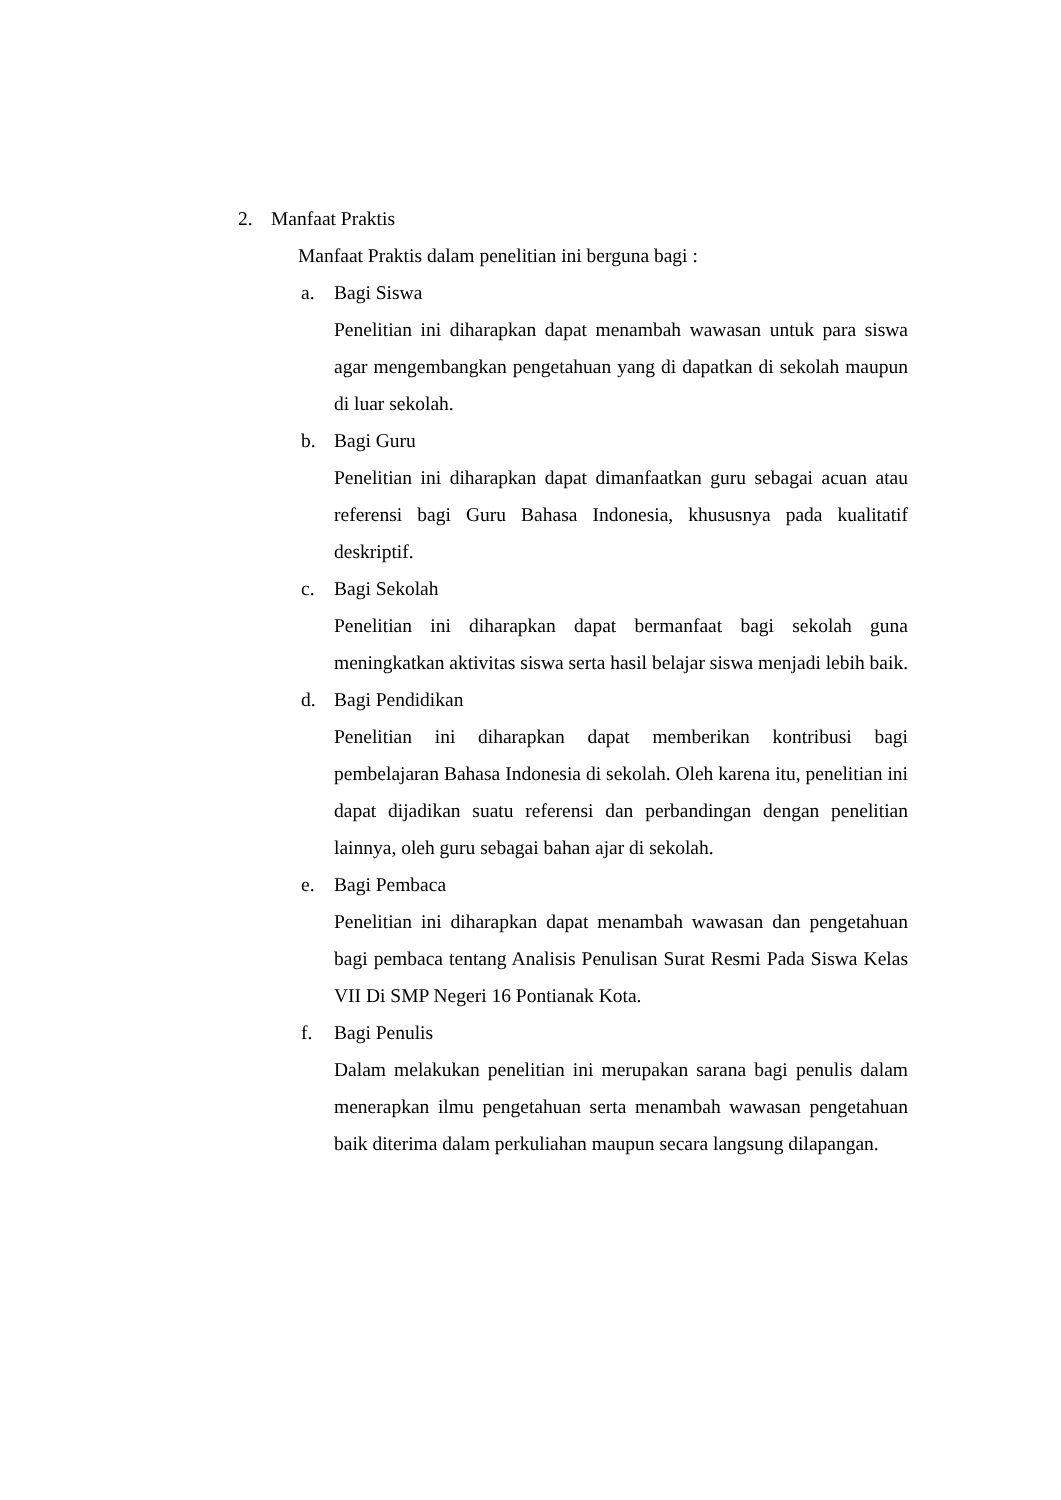2. Manfaat Praktis
Manfaat Praktis dalam penelitian ini berguna bagi :
a. Bagi Siswa
Penelitian ini diharapkan dapat menambah wawasan untuk para siswa agar mengembangkan pengetahuan yang di dapatkan di sekolah maupun di luar sekolah.
b. Bagi Guru
Penelitian ini diharapkan dapat dimanfaatkan guru sebagai acuan atau referensi bagi Guru Bahasa Indonesia, khususnya pada kualitatif deskriptif.
c. Bagi Sekolah
Penelitian ini diharapkan dapat bermanfaat bagi sekolah guna meningkatkan aktivitas siswa serta hasil belajar siswa menjadi lebih baik.
d. Bagi Pendidikan
Penelitian ini diharapkan dapat memberikan kontribusi bagi pembelajaran Bahasa Indonesia di sekolah. Oleh karena itu, penelitian ini dapat dijadikan suatu referensi dan perbandingan dengan penelitian lainnya, oleh guru sebagai bahan ajar di sekolah.
e. Bagi Pembaca
Penelitian ini diharapkan dapat menambah wawasan dan pengetahuan bagi pembaca tentang Analisis Penulisan Surat Resmi Pada Siswa Kelas VII Di SMP Negeri 16 Pontianak Kota.
f. Bagi Penulis
Dalam melakukan penelitian ini merupakan sarana bagi penulis dalam menerapkan ilmu pengetahuan serta menambah wawasan pengetahuan baik diterima dalam perkuliahan maupun secara langsung dilapangan.